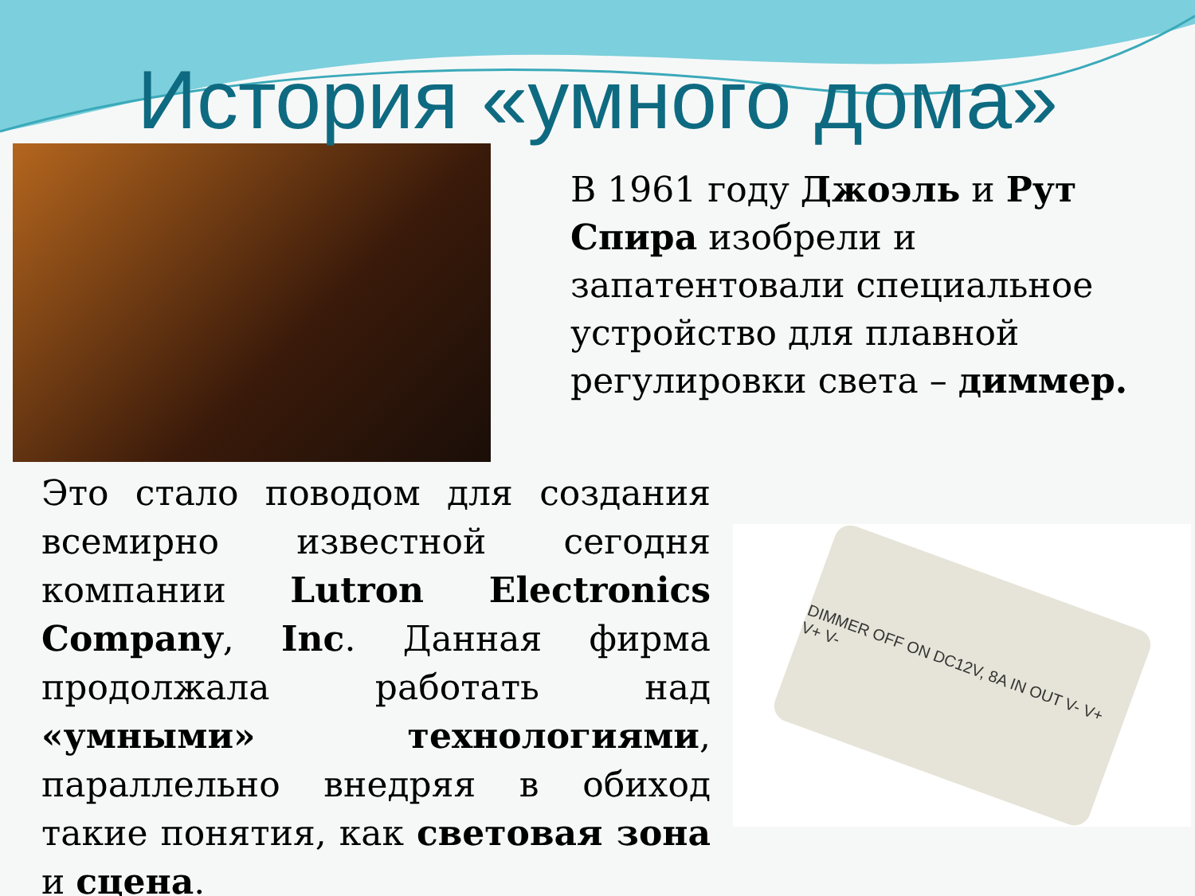История «умного дома»
В 1961 году Джоэль и Рут Спира изобрели и запатентовали специальное устройство для плавной регулировки света – диммер.
Это стало поводом для создания всемирно известной сегодня компании Lutron Electronics Company, Inc. Данная фирма продолжала работать над «умными» технологиями, параллельно внедряя в обиход такие понятия, как световая зона и сцена.
DIMMER OFF ON DC12V, 8A IN OUT V- V+ V+ V-